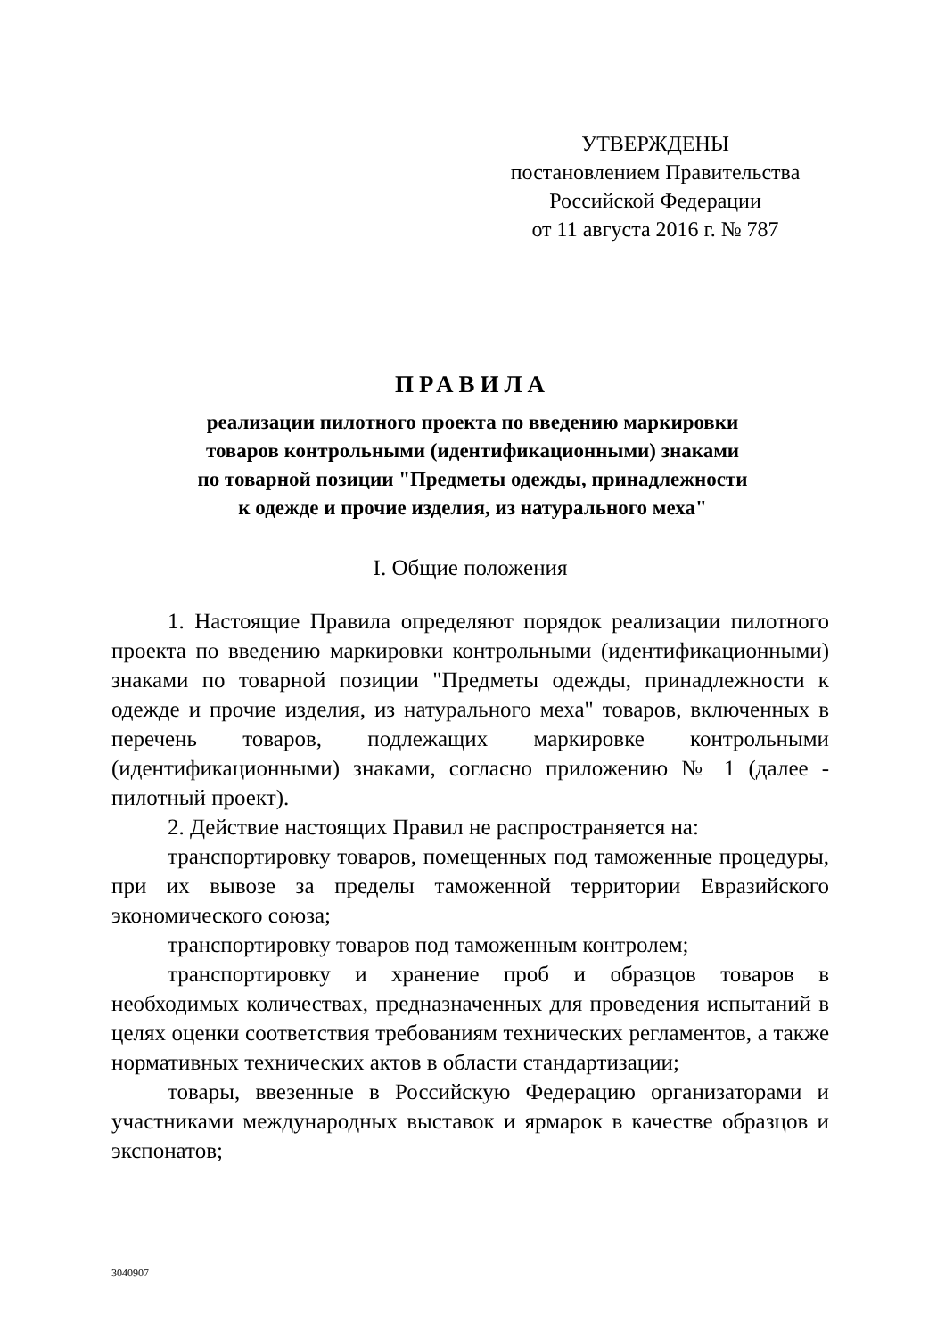УТВЕРЖДЕНЫ
постановлением Правительства
Российской Федерации
от 11 августа 2016 г. № 787
ПРАВИЛА
реализации пилотного проекта по введению маркировки
товаров контрольными (идентификационными) знаками
по товарной позиции "Предметы одежды, принадлежности
к одежде и прочие изделия, из натурального меха"
I. Общие положения
1. Настоящие Правила определяют порядок реализации пилотного проекта по введению маркировки контрольными (идентификационными) знаками по товарной позиции "Предметы одежды, принадлежности к одежде и прочие изделия, из натурального меха" товаров, включенных в перечень товаров, подлежащих маркировке контрольными (идентификационными) знаками, согласно приложению № 1 (далее - пилотный проект).
2. Действие настоящих Правил не распространяется на:
транспортировку товаров, помещенных под таможенные процедуры, при их вывозе за пределы таможенной территории Евразийского экономического союза;
транспортировку товаров под таможенным контролем;
транспортировку и хранение проб и образцов товаров в необходимых количествах, предназначенных для проведения испытаний в целях оценки соответствия требованиям технических регламентов, а также нормативных технических актов в области стандартизации;
товары, ввезенные в Российскую Федерацию организаторами и участниками международных выставок и ярмарок в качестве образцов и экспонатов;
3040907